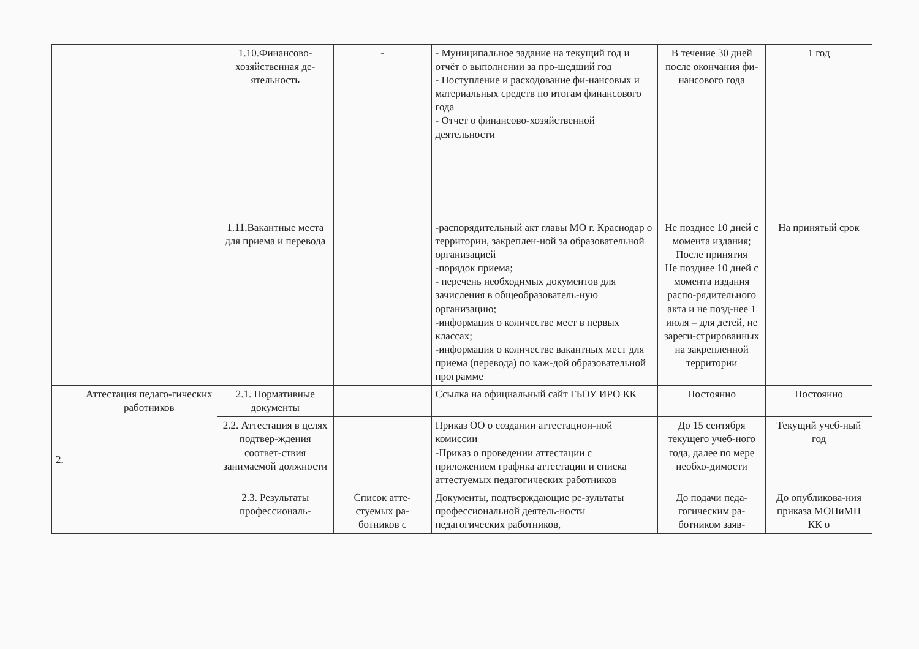| | | 1.10.Финансово-хозяйственная де-ятельность | - | - Муниципальное задание на текущий год и отчёт о выполнении за про-шедший год - Поступление и расходование фи-нансовых и материальных средств по итогам финансового года - Отчет о финансово-хозяйственной деятельности | В течение 30 дней после окончания фи-нансового года | 1 год |
| | | 1.11.Вакантные места для приема и перевода | | -распорядительный акт главы МО г. Краснодар о территории, закреплен-ной за образовательной организацией -порядок приема; - перечень необходимых документов для зачисления в общеобразователь-ную организацию; -информация о количестве мест в первых классах; -информация о количестве вакантных мест для приема (перевода) по каж-дой образовательной программе | Не позднее 10 дней с момента издания; После принятия Не позднее 10 дней с момента издания распо-рядительного акта и не позд-нее 1 июля – для детей, не зареги-стрированных на закрепленной территории | На принятый срок |
| 2. | Аттестация педаго-гических работников | 2.1. Нормативные документы | | Ссылка на официальный сайт ГБОУ ИРО КК | Постоянно | Постоянно |
| | | 2.2. Аттестация в целях подтвер-ждения соответ-ствия занимаемой должности | | Приказ ОО о создании аттестацион-ной комиссии -Приказ о проведении аттестации с приложением графика аттестации и списка аттестуемых педагогических работников | До 15 сентября текущего учеб-ного года, далее по мере необхо-димости | Текущий учеб-ный год |
| | | 2.3. Результаты профессиональ- | Список атте-стуемых ра-ботников с | Документы, подтверждающие ре-зультаты профессиональной деятель-ности педагогических работников, | До подачи педа-гогическим ра-ботником заяв- | До опубликова-ния приказа МОНиМП КК о |